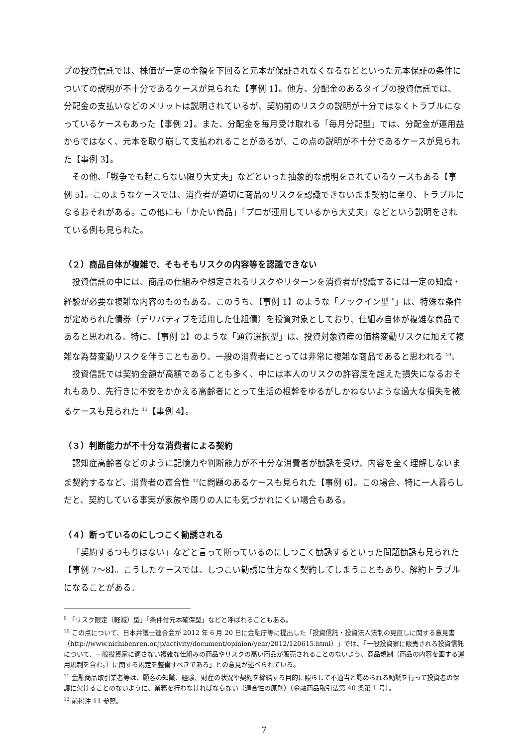プの投資信託では、株価が一定の金額を下回ると元本が保証されなくなるなどといった元本保証の条件についての説明が不十分であるケースが見られた【事例 1】。他方、分配金のあるタイプの投資信託では、分配金の支払いなどのメリットは説明されているが、契約前のリスクの説明が十分ではなくトラブルになっているケースもあった【事例 2】。また、分配金を毎月受け取れる「毎月分配型」では、分配金が運用益からではなく、元本を取り崩して支払われることがあるが、この点の説明が不十分であるケースが見られた【事例 3】。
その他、「戦争でも起こらない限り大丈夫」などといった抽象的な説明をされているケースもある【事例 5】。このようなケースでは、消費者が適切に商品のリスクを認識できないまま契約に至り、トラブルになるおそれがある。この他にも「かたい商品」「プロが運用しているから大丈夫」などという説明をされている例も見られた。
（２）商品自体が複雑で、そもそもリスクの内容等を認識できない
投資信託の中には、商品の仕組みや想定されるリスクやリターンを消費者が認識するには一定の知識・経験が必要な複雑な内容のものもある。このうち、【事例 1】のような「ノックイン型 <sup>9</sup>」は、特殊な条件が定められた債券（デリバティブを活用した仕組債）を投資対象としており、仕組み自体が複雑な商品であると思われる。特に、【事例 2】のような「通貨選択型」は、投資対象資産の価格変動リスクに加えて複雑な為替変動リスクを伴うこともあり、一般の消費者にとっては非常に複雑な商品であると思われる <sup>10</sup>。
投資信託では契約金額が高額であることも多く、中には本人のリスクの許容度を超えた損失になるおそれもあり、先行きに不安をかかえる高齢者にとって生活の根幹をゆるがしかねないような過大な損失を被るケースも見られた <sup>11</sup>【事例 4】。
（３）判断能力が不十分な消費者による契約
認知症高齢者などのように記憶力や判断能力が不十分な消費者が勧誘を受け、内容を全く理解しないまま契約するなど、消費者の適合性 <sup>12</sup>に問題のあるケースも見られた【事例 6】。この場合、特に一人暮らしだと、契約している事実が家族や周りの人にも気づかれにくい場合もある。
（４）断っているのにしつこく勧誘される
「契約するつもりはない」などと言って断っているのにしつこく勧誘するといった問題勧誘も見られた【事例 7～8】。こうしたケースでは、しつこい勧誘に仕方なく契約してしまうこともあり、解約トラブルになることがある。
<sup>9</sup> 「リスク限定（軽減）型」「条件付元本確保型」などと呼ばれることもある。
<sup>10</sup> この点について、日本弁護士連合会が 2012 年 6 月 20 日に金融庁等に提出した「投資信託・投資法人法制の見直しに関する意見書（http://www.nichibenren.or.jp/activity/document/opinion/year/2012/120615.html）」では、「一般投資家に販売される投資信託について、一般投資家に適さない複雑な仕組みの商品やリスクの高い商品が販売されることのないよう、商品規制（商品の内容を画する運用規制を含む。）に関する規定を整備すべきである」との意見が述べられている。
<sup>11</sup> 金融商品取引業者等は、顧客の知識、経験、財産の状況や契約を締結する目的に照らして不適当と認められる勧誘を行って投資者の保護に欠けることのないように、業務を行わなければならない（適合性の原則）（金融商品取引法第 40 条第 1 号）。
<sup>12</sup> 前掲注 11 参照。
7